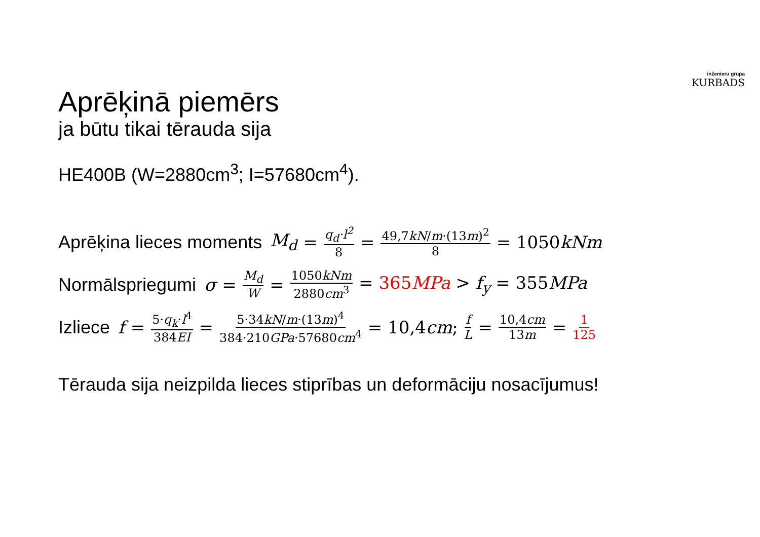inženieru grupa
KURBADS
Aprēķinā piemērs
ja būtu tikai tērauda sija
HE400B (W=2880cm<sup>3</sup>; I=57680cm<sup>4</sup>).
Aprēķina lieces moments M<sub>d</sub> = q<sub>d</sub>·l<sup>2</sup> 8 = 49,7kN/m·(13m)<sup>2</sup> 8 = 1050kNm
Normālspriegumi σ = M<sub>d</sub> W = 1050kNm 2880cm<sup>3</sup> = 365MPa > f<sub>y</sub> = 355MPa
Izliece f = 5·q<sub>k</sub>·l<sup>4</sup> 384EI = 5·34kN/m·(13m)<sup>4</sup> 384·210GPa·57680cm<sup>4</sup> = 10,4cm; f L = 10,4cm 13m = 1 125
Tērauda sija neizpilda lieces stiprības un deformāciju nosacījumus!